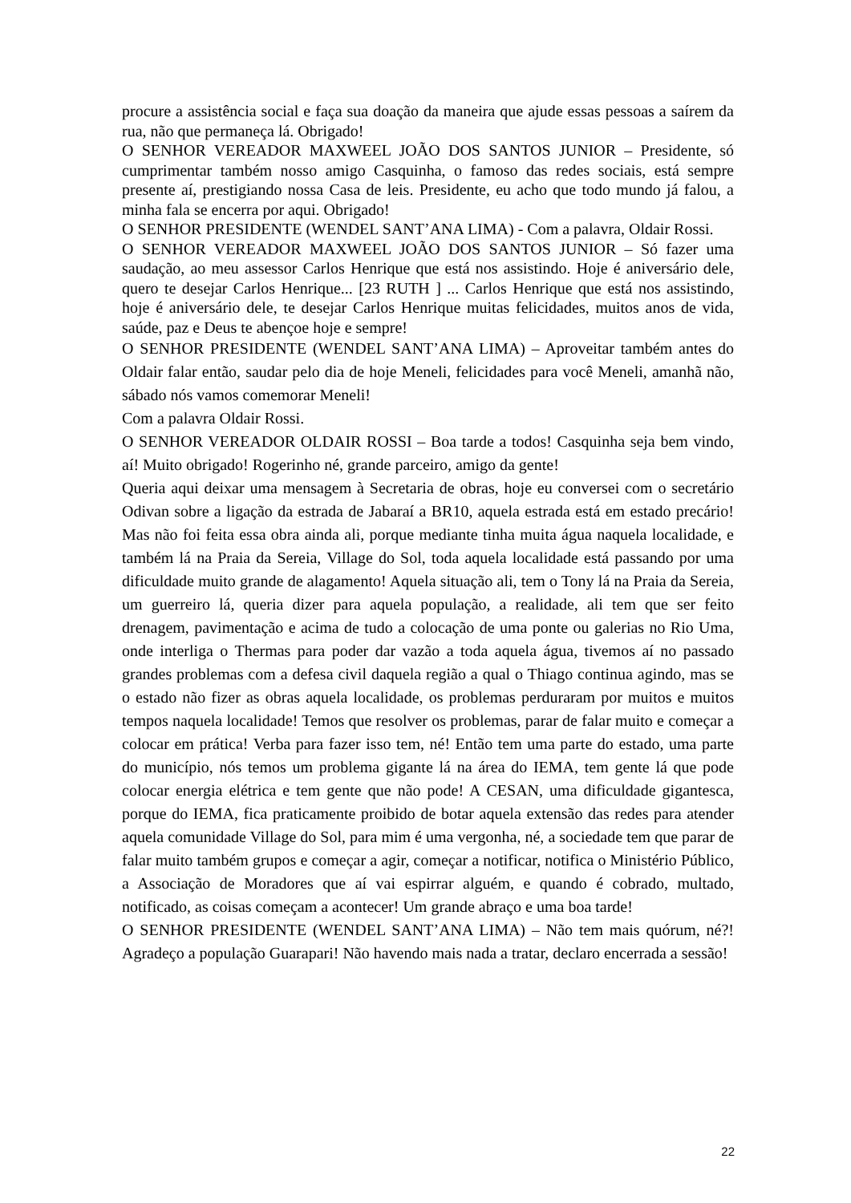procure a assistência social e faça sua doação da maneira que ajude essas pessoas a saírem da rua, não que permaneça lá. Obrigado!
O SENHOR VEREADOR MAXWEEL JOÃO DOS SANTOS JUNIOR – Presidente, só cumprimentar também nosso amigo Casquinha, o famoso das redes sociais, está sempre presente aí, prestigiando nossa Casa de leis. Presidente, eu acho que todo mundo já falou, a minha fala se encerra por aqui. Obrigado!
O SENHOR PRESIDENTE (WENDEL SANT’ANA LIMA) - Com a palavra, Oldair Rossi.
O SENHOR VEREADOR MAXWEEL JOÃO DOS SANTOS JUNIOR – Só fazer uma saudação, ao meu assessor Carlos Henrique que está nos assistindo. Hoje é aniversário dele, quero te desejar Carlos Henrique... [23 RUTH ] ... Carlos Henrique que está nos assistindo, hoje é aniversário dele, te desejar Carlos Henrique muitas felicidades, muitos anos de vida, saúde, paz e Deus te abençoe hoje e sempre!
O SENHOR PRESIDENTE (WENDEL SANT’ANA LIMA) – Aproveitar também antes do Oldair falar então, saudar pelo dia de hoje Meneli, felicidades para você Meneli, amanhã não, sábado nós vamos comemorar Meneli!
Com a palavra Oldair Rossi.
O SENHOR VEREADOR OLDAIR ROSSI – Boa tarde a todos! Casquinha seja bem vindo, aí! Muito obrigado! Rogerinho né, grande parceiro, amigo da gente!
Queria aqui deixar uma mensagem à Secretaria de obras, hoje eu conversei com o secretário Odivan sobre a ligação da estrada de Jabaraí a BR10, aquela estrada está em estado precário! Mas não foi feita essa obra ainda ali, porque mediante tinha muita água naquela localidade, e também lá na Praia da Sereia, Village do Sol, toda aquela localidade está passando por uma dificuldade muito grande de alagamento! Aquela situação ali, tem o Tony lá na Praia da Sereia, um guerreiro lá, queria dizer para aquela população, a realidade, ali tem que ser feito drenagem, pavimentação e acima de tudo a colocação de uma ponte ou galerias no Rio Uma, onde interliga o Thermas para poder dar vazão a toda aquela água, tivemos aí no passado grandes problemas com a defesa civil daquela região a qual o Thiago continua agindo, mas se o estado não fizer as obras aquela localidade, os problemas perduraram por muitos e muitos tempos naquela localidade! Temos que resolver os problemas, parar de falar muito e começar a colocar em prática! Verba para fazer isso tem, né! Então tem uma parte do estado, uma parte do município, nós temos um problema gigante lá na área do IEMA, tem gente lá que pode colocar energia elétrica e tem gente que não pode! A CESAN, uma dificuldade gigantesca, porque do IEMA, fica praticamente proibido de botar aquela extensão das redes para atender aquela comunidade Village do Sol, para mim é uma vergonha, né, a sociedade tem que parar de falar muito também grupos e começar a agir, começar a notificar, notifica o Ministério Público, a Associação de Moradores que aí vai espirrar alguém, e quando é cobrado, multado, notificado, as coisas começam a acontecer! Um grande abraço e uma boa tarde!
O SENHOR PRESIDENTE (WENDEL SANT’ANA LIMA) – Não tem mais quórum, né?! Agradeço a população Guarapari! Não havendo mais nada a tratar, declaro encerrada a sessão!
22